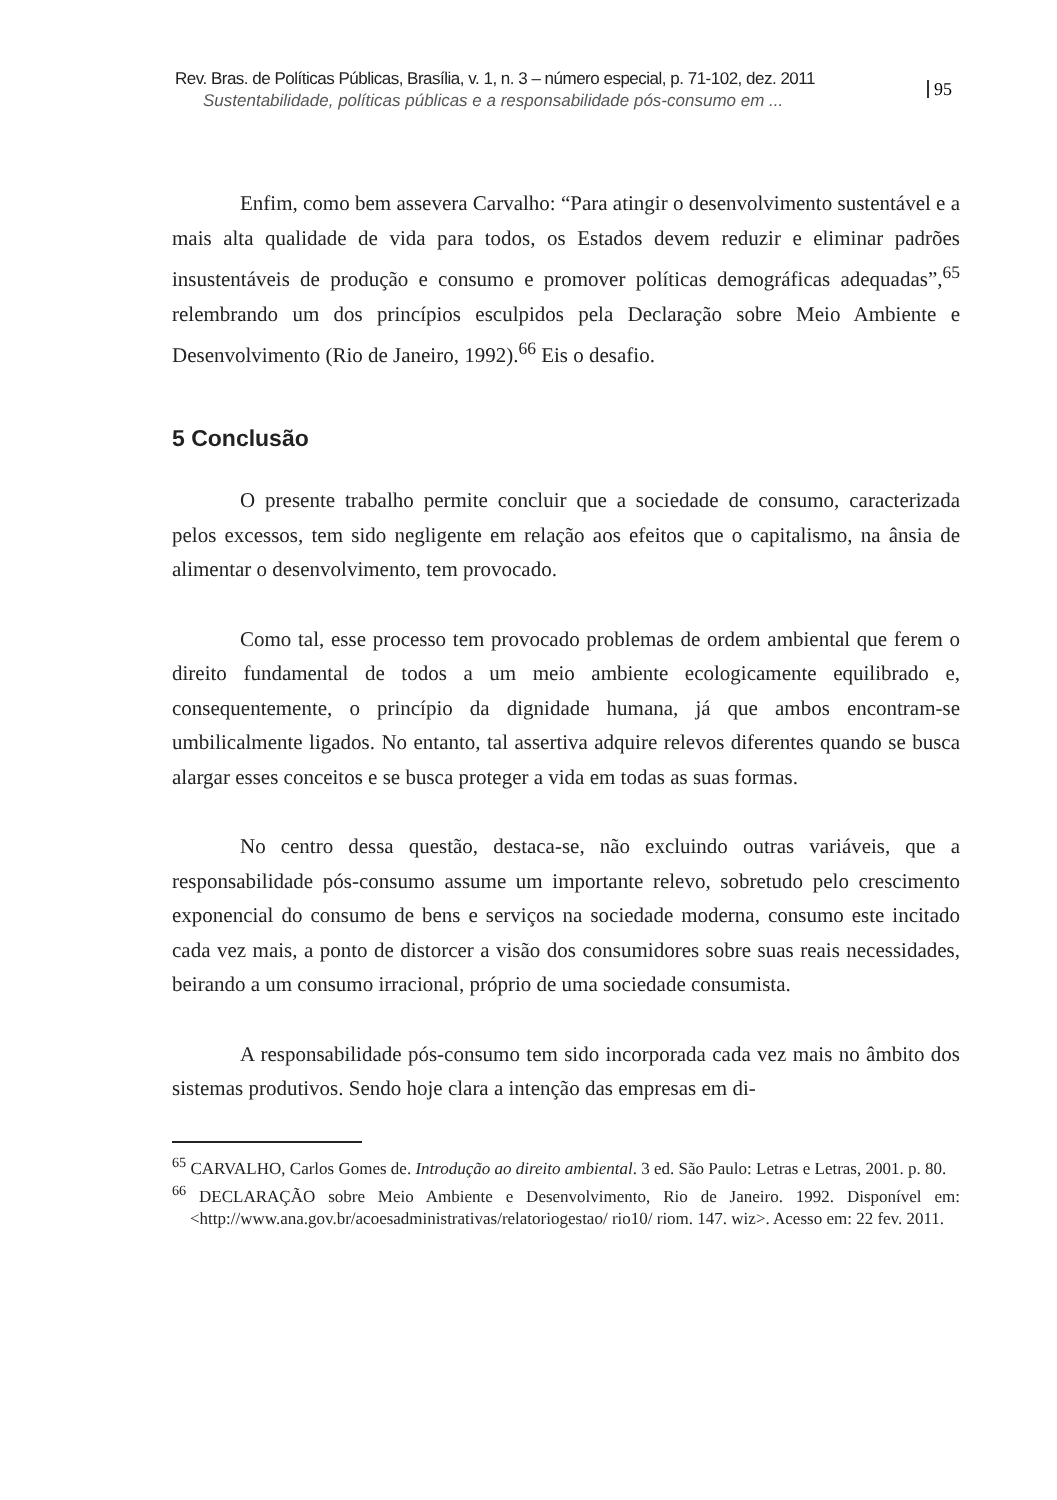Rev. Bras. de Políticas Públicas, Brasília, v. 1, n. 3 – número especial, p. 71-102, dez. 2011
Sustentabilidade, políticas públicas e a responsabilidade pós-consumo em ...
95
Enfim, como bem assevera Carvalho: “Para atingir o desenvolvimento sustentável e a mais alta qualidade de vida para todos, os Estados devem reduzir e eliminar padrões insustentáveis de produção e consumo e promover políticas demográficas adequadas”,<sup>65</sup> relembrando um dos princípios esculpidos pela Declaração sobre Meio Ambiente e Desenvolvimento (Rio de Janeiro, 1992).<sup>66</sup> Eis o desafio.
5 Conclusão
O presente trabalho permite concluir que a sociedade de consumo, caracterizada pelos excessos, tem sido negligente em relação aos efeitos que o capitalismo, na ânsia de alimentar o desenvolvimento, tem provocado.
Como tal, esse processo tem provocado problemas de ordem ambiental que ferem o direito fundamental de todos a um meio ambiente ecologicamente equilibrado e, consequentemente, o princípio da dignidade humana, já que ambos encontram-se umbilicalmente ligados. No entanto, tal assertiva adquire relevos diferentes quando se busca alargar esses conceitos e se busca proteger a vida em todas as suas formas.
No centro dessa questão, destaca-se, não excluindo outras variáveis, que a responsabilidade pós-consumo assume um importante relevo, sobretudo pelo crescimento exponencial do consumo de bens e serviços na sociedade moderna, consumo este incitado cada vez mais, a ponto de distorcer a visão dos consumidores sobre suas reais necessidades, beirando a um consumo irracional, próprio de uma sociedade consumista.
A responsabilidade pós-consumo tem sido incorporada cada vez mais no âmbito dos sistemas produtivos. Sendo hoje clara a intenção das empresas em di-
<sup>65</sup> CARVALHO, Carlos Gomes de. Introdução ao direito ambiental. 3 ed. São Paulo: Letras e Letras, 2001. p. 80.
<sup>66</sup> DECLARAÇÃO sobre Meio Ambiente e Desenvolvimento, Rio de Janeiro. 1992. Disponível em:<http://www.ana.gov.br/acoesadministrativas/relatoriogestao/ rio10/ riom. 147. wiz>. Acesso em: 22 fev. 2011.